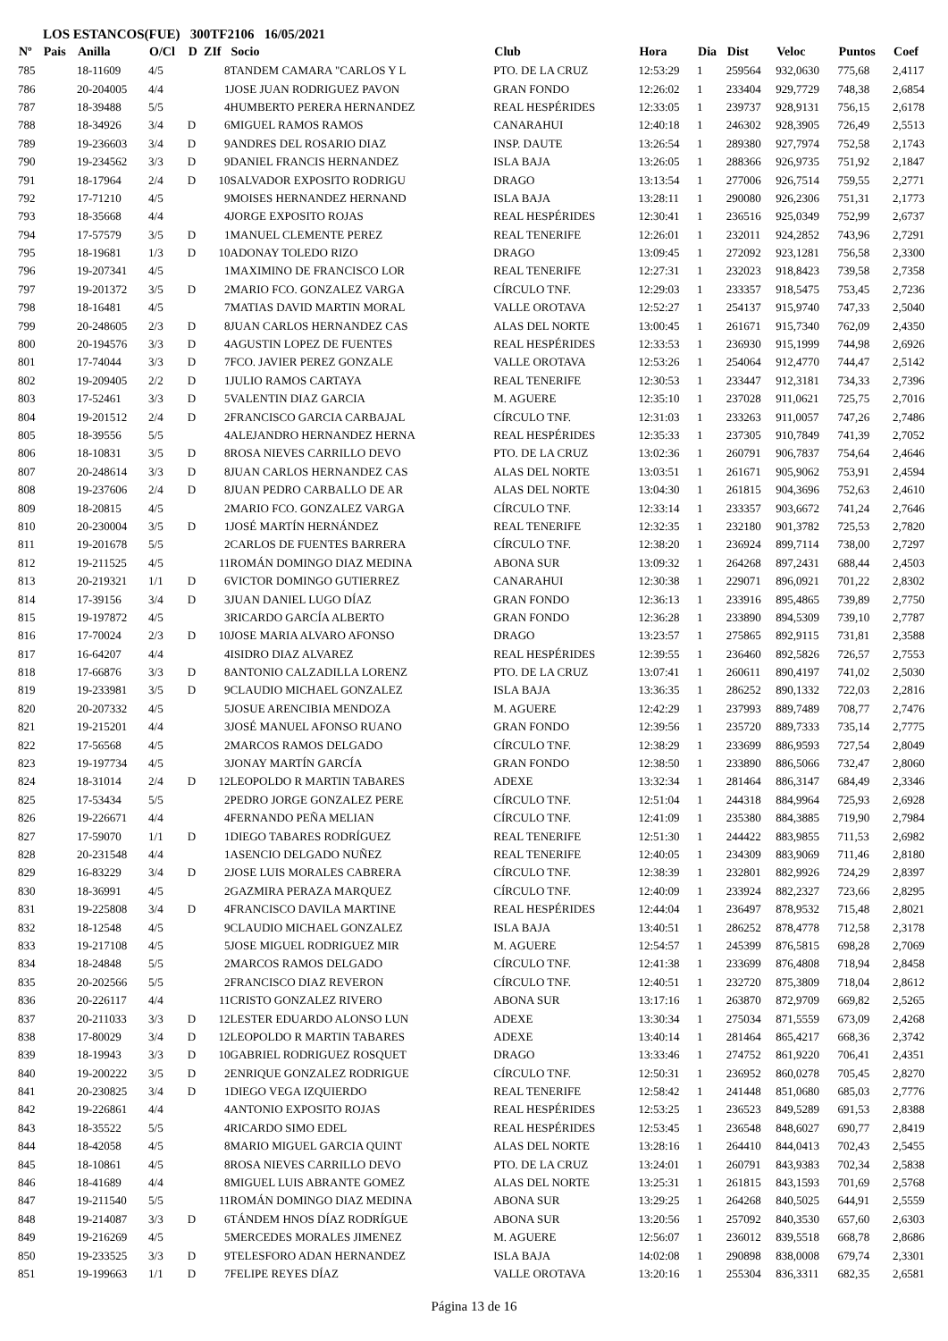LOS ESTANCOS(FUE) 300TF2106 16/05/2021
| Nº | Pais | Anilla | O/Cl | D | ZIf | Socio | Club | Hora | Dia | Dist | Veloc | Puntos | Coef |
| --- | --- | --- | --- | --- | --- | --- | --- | --- | --- | --- | --- | --- | --- |
| 785 | | 18-11609 | 4/5 | | 8 | TANDEM CAMARA "CARLOS Y L | PTO. DE LA CRUZ | 12:53:29 | 1 | 259564 | 932,0630 | 775,68 | 2,4117 |
| 786 | | 20-204005 | 4/4 | | 1 | JOSE JUAN RODRIGUEZ PAVON | GRAN FONDO | 12:26:02 | 1 | 233404 | 929,7729 | 748,38 | 2,6854 |
| 787 | | 18-39488 | 5/5 | | 4 | HUMBERTO PERERA HERNANDEZ | REAL HESPÉRIDES | 12:33:05 | 1 | 239737 | 928,9131 | 756,15 | 2,6178 |
| 788 | | 18-34926 | 3/4 | D | 6 | MIGUEL RAMOS RAMOS | CANARAHUI | 12:40:18 | 1 | 246302 | 928,3905 | 726,49 | 2,5513 |
| 789 | | 19-236603 | 3/4 | D | 9 | ANDRES DEL ROSARIO DIAZ | INSP. DAUTE | 13:26:54 | 1 | 289380 | 927,7974 | 752,58 | 2,1743 |
| 790 | | 19-234562 | 3/3 | D | 9 | DANIEL FRANCIS HERNANDEZ | ISLA BAJA | 13:26:05 | 1 | 288366 | 926,9735 | 751,92 | 2,1847 |
| 791 | | 18-17964 | 2/4 | D | 10 | SALVADOR EXPOSITO RODRIGU | DRAGO | 13:13:54 | 1 | 277006 | 926,7514 | 759,55 | 2,2771 |
| 792 | | 17-71210 | 4/5 | | 9 | MOISES HERNANDEZ HERNAND | ISLA BAJA | 13:28:11 | 1 | 290080 | 926,2306 | 751,31 | 2,1773 |
| 793 | | 18-35668 | 4/4 | | 4 | JORGE EXPOSITO ROJAS | REAL HESPÉRIDES | 12:30:41 | 1 | 236516 | 925,0349 | 752,99 | 2,6737 |
| 794 | | 17-57579 | 3/5 | D | 1 | MANUEL CLEMENTE PEREZ | REAL TENERIFE | 12:26:01 | 1 | 232011 | 924,2852 | 743,96 | 2,7291 |
| 795 | | 18-19681 | 1/3 | D | 10 | ADONAY TOLEDO RIZO | DRAGO | 13:09:45 | 1 | 272092 | 923,1281 | 756,58 | 2,3300 |
| 796 | | 19-207341 | 4/5 | | 1 | MAXIMINO DE FRANCISCO LOR | REAL TENERIFE | 12:27:31 | 1 | 232023 | 918,8423 | 739,58 | 2,7358 |
| 797 | | 19-201372 | 3/5 | D | 2 | MARIO FCO. GONZALEZ VARGA | CÍRCULO TNF. | 12:29:03 | 1 | 233357 | 918,5475 | 753,45 | 2,7236 |
| 798 | | 18-16481 | 4/5 | | 7 | MATIAS DAVID MARTIN MORAL | VALLE OROTAVA | 12:52:27 | 1 | 254137 | 915,9740 | 747,33 | 2,5040 |
| 799 | | 20-248605 | 2/3 | D | 8 | JUAN CARLOS HERNANDEZ CAS | ALAS DEL NORTE | 13:00:45 | 1 | 261671 | 915,7340 | 762,09 | 2,4350 |
| 800 | | 20-194576 | 3/3 | D | 4 | AGUSTIN LOPEZ DE FUENTES | REAL HESPÉRIDES | 12:33:53 | 1 | 236930 | 915,1999 | 744,98 | 2,6926 |
| 801 | | 17-74044 | 3/3 | D | 7 | FCO. JAVIER PEREZ GONZALE | VALLE OROTAVA | 12:53:26 | 1 | 254064 | 912,4770 | 744,47 | 2,5142 |
| 802 | | 19-209405 | 2/2 | D | 1 | JULIO RAMOS CARTAYA | REAL TENERIFE | 12:30:53 | 1 | 233447 | 912,3181 | 734,33 | 2,7396 |
| 803 | | 17-52461 | 3/3 | D | 5 | VALENTIN DIAZ GARCIA | M. AGUERE | 12:35:10 | 1 | 237028 | 911,0621 | 725,75 | 2,7016 |
| 804 | | 19-201512 | 2/4 | D | 2 | FRANCISCO GARCIA CARBAJAL | CÍRCULO TNF. | 12:31:03 | 1 | 233263 | 911,0057 | 747,26 | 2,7486 |
| 805 | | 18-39556 | 5/5 | | 4 | ALEJANDRO HERNANDEZ HERNA | REAL HESPÉRIDES | 12:35:33 | 1 | 237305 | 910,7849 | 741,39 | 2,7052 |
| 806 | | 18-10831 | 3/5 | D | 8 | ROSA NIEVES CARRILLO DEVO | PTO. DE LA CRUZ | 13:02:36 | 1 | 260791 | 906,7837 | 754,64 | 2,4646 |
| 807 | | 20-248614 | 3/3 | D | 8 | JUAN CARLOS HERNANDEZ CAS | ALAS DEL NORTE | 13:03:51 | 1 | 261671 | 905,9062 | 753,91 | 2,4594 |
| 808 | | 19-237606 | 2/4 | D | 8 | JUAN PEDRO CARBALLO DE AR | ALAS DEL NORTE | 13:04:30 | 1 | 261815 | 904,3696 | 752,63 | 2,4610 |
| 809 | | 18-20815 | 4/5 | | 2 | MARIO FCO. GONZALEZ VARGA | CÍRCULO TNF. | 12:33:14 | 1 | 233357 | 903,6672 | 741,24 | 2,7646 |
| 810 | | 20-230004 | 3/5 | D | 1 | JOSÉ MARTÍN HERNÁNDEZ | REAL TENERIFE | 12:32:35 | 1 | 232180 | 901,3782 | 725,53 | 2,7820 |
| 811 | | 19-201678 | 5/5 | | 2 | CARLOS DE FUENTES BARRERA | CÍRCULO TNF. | 12:38:20 | 1 | 236924 | 899,7114 | 738,00 | 2,7297 |
| 812 | | 19-211525 | 4/5 | | 11 | ROMÁN DOMINGO DIAZ MEDINA | ABONA SUR | 13:09:32 | 1 | 264268 | 897,2431 | 688,44 | 2,4503 |
| 813 | | 20-219321 | 1/1 | D | 6 | VICTOR DOMINGO GUTIERREZ | CANARAHUI | 12:30:38 | 1 | 229071 | 896,0921 | 701,22 | 2,8302 |
| 814 | | 17-39156 | 3/4 | D | 3 | JUAN DANIEL LUGO DÍAZ | GRAN FONDO | 12:36:13 | 1 | 233916 | 895,4865 | 739,89 | 2,7750 |
| 815 | | 19-197872 | 4/5 | | 3 | RICARDO GARCÍA ALBERTO | GRAN FONDO | 12:36:28 | 1 | 233890 | 894,5309 | 739,10 | 2,7787 |
| 816 | | 17-70024 | 2/3 | D | 10 | JOSE MARIA ALVARO AFONSO | DRAGO | 13:23:57 | 1 | 275865 | 892,9115 | 731,81 | 2,3588 |
| 817 | | 16-64207 | 4/4 | | 4 | ISIDRO DIAZ ALVAREZ | REAL HESPÉRIDES | 12:39:55 | 1 | 236460 | 892,5826 | 726,57 | 2,7553 |
| 818 | | 17-66876 | 3/3 | D | 8 | ANTONIO CALZADILLA LORENZ | PTO. DE LA CRUZ | 13:07:41 | 1 | 260611 | 890,4197 | 741,02 | 2,5030 |
| 819 | | 19-233981 | 3/5 | D | 9 | CLAUDIO MICHAEL GONZALEZ | ISLA BAJA | 13:36:35 | 1 | 286252 | 890,1332 | 722,03 | 2,2816 |
| 820 | | 20-207332 | 4/5 | | 5 | JOSUE ARENCIBIA MENDOZA | M. AGUERE | 12:42:29 | 1 | 237993 | 889,7489 | 708,77 | 2,7476 |
| 821 | | 19-215201 | 4/4 | | 3 | JOSÉ MANUEL AFONSO RUANO | GRAN FONDO | 12:39:56 | 1 | 235720 | 889,7333 | 735,14 | 2,7775 |
| 822 | | 17-56568 | 4/5 | | 2 | MARCOS RAMOS DELGADO | CÍRCULO TNF. | 12:38:29 | 1 | 233699 | 886,9593 | 727,54 | 2,8049 |
| 823 | | 19-197734 | 4/5 | | 3 | JONAY MARTÍN GARCÍA | GRAN FONDO | 12:38:50 | 1 | 233890 | 886,5066 | 732,47 | 2,8060 |
| 824 | | 18-31014 | 2/4 | D | 12 | LEOPOLDO R MARTIN TABARES | ADEXE | 13:32:34 | 1 | 281464 | 886,3147 | 684,49 | 2,3346 |
| 825 | | 17-53434 | 5/5 | | 2 | PEDRO JORGE GONZALEZ PERE | CÍRCULO TNF. | 12:51:04 | 1 | 244318 | 884,9964 | 725,93 | 2,6928 |
| 826 | | 19-226671 | 4/4 | | 4 | FERNANDO PEÑA MELIAN | CÍRCULO TNF. | 12:41:09 | 1 | 235380 | 884,3885 | 719,90 | 2,7984 |
| 827 | | 17-59070 | 1/1 | D | 1 | DIEGO TABARES RODRÍGUEZ | REAL TENERIFE | 12:51:30 | 1 | 244422 | 883,9855 | 711,53 | 2,6982 |
| 828 | | 20-231548 | 4/4 | | 1 | ASENCIO DELGADO NUÑEZ | REAL TENERIFE | 12:40:05 | 1 | 234309 | 883,9069 | 711,46 | 2,8180 |
| 829 | | 16-83229 | 3/4 | D | 2 | JOSE LUIS MORALES CABRERA | CÍRCULO TNF. | 12:38:39 | 1 | 232801 | 882,9926 | 724,29 | 2,8397 |
| 830 | | 18-36991 | 4/5 | | 2 | GAZMIRA PERAZA MARQUEZ | CÍRCULO TNF. | 12:40:09 | 1 | 233924 | 882,2327 | 723,66 | 2,8295 |
| 831 | | 19-225808 | 3/4 | D | 4 | FRANCISCO DAVILA MARTINE | REAL HESPÉRIDES | 12:44:04 | 1 | 236497 | 878,9532 | 715,48 | 2,8021 |
| 832 | | 18-12548 | 4/5 | | 9 | CLAUDIO MICHAEL GONZALEZ | ISLA BAJA | 13:40:51 | 1 | 286252 | 878,4778 | 712,58 | 2,3178 |
| 833 | | 19-217108 | 4/5 | | 5 | JOSE MIGUEL RODRIGUEZ MIR | M. AGUERE | 12:54:57 | 1 | 245399 | 876,5815 | 698,28 | 2,7069 |
| 834 | | 18-24848 | 5/5 | | 2 | MARCOS RAMOS DELGADO | CÍRCULO TNF. | 12:41:38 | 1 | 233699 | 876,4808 | 718,94 | 2,8458 |
| 835 | | 20-202566 | 5/5 | | 2 | FRANCISCO DIAZ REVERON | CÍRCULO TNF. | 12:40:51 | 1 | 232720 | 875,3809 | 718,04 | 2,8612 |
| 836 | | 20-226117 | 4/4 | | 11 | CRISTO GONZALEZ RIVERO | ABONA SUR | 13:17:16 | 1 | 263870 | 872,9709 | 669,82 | 2,5265 |
| 837 | | 20-211033 | 3/3 | D | 12 | LESTER EDUARDO ALONSO LUN | ADEXE | 13:30:34 | 1 | 275034 | 871,5559 | 673,09 | 2,4268 |
| 838 | | 17-80029 | 3/4 | D | 12 | LEOPOLDO R MARTIN TABARES | ADEXE | 13:40:14 | 1 | 281464 | 865,4217 | 668,36 | 2,3742 |
| 839 | | 18-19943 | 3/3 | D | 10 | GABRIEL RODRIGUEZ ROSQUET | DRAGO | 13:33:46 | 1 | 274752 | 861,9220 | 706,41 | 2,4351 |
| 840 | | 19-200222 | 3/5 | D | 2 | ENRIQUE GONZALEZ RODRIGUE | CÍRCULO TNF. | 12:50:31 | 1 | 236952 | 860,0278 | 705,45 | 2,8270 |
| 841 | | 20-230825 | 3/4 | D | 1 | DIEGO VEGA IZQUIERDO | REAL TENERIFE | 12:58:42 | 1 | 241448 | 851,0680 | 685,03 | 2,7776 |
| 842 | | 19-226861 | 4/4 | | 4 | ANTONIO EXPOSITO ROJAS | REAL HESPÉRIDES | 12:53:25 | 1 | 236523 | 849,5289 | 691,53 | 2,8388 |
| 843 | | 18-35522 | 5/5 | | 4 | RICARDO SIMO EDEL | REAL HESPÉRIDES | 12:53:45 | 1 | 236548 | 848,6027 | 690,77 | 2,8419 |
| 844 | | 18-42058 | 4/5 | | 8 | MARIO MIGUEL GARCIA QUINT | ALAS DEL NORTE | 13:28:16 | 1 | 264410 | 844,0413 | 702,43 | 2,5455 |
| 845 | | 18-10861 | 4/5 | | 8 | ROSA NIEVES CARRILLO DEVO | PTO. DE LA CRUZ | 13:24:01 | 1 | 260791 | 843,9383 | 702,34 | 2,5838 |
| 846 | | 18-41689 | 4/4 | | 8 | MIGUEL LUIS ABRANTE GOMEZ | ALAS DEL NORTE | 13:25:31 | 1 | 261815 | 843,1593 | 701,69 | 2,5768 |
| 847 | | 19-211540 | 5/5 | | 11 | ROMÁN DOMINGO DIAZ MEDINA | ABONA SUR | 13:29:25 | 1 | 264268 | 840,5025 | 644,91 | 2,5559 |
| 848 | | 19-214087 | 3/3 | D | 6 | TÁNDEM HNOS DÍAZ RODRÍGUE | ABONA SUR | 13:20:56 | 1 | 257092 | 840,3530 | 657,60 | 2,6303 |
| 849 | | 19-216269 | 4/5 | | 5 | MERCEDES MORALES JIMENEZ | M. AGUERE | 12:56:07 | 1 | 236012 | 839,5518 | 668,78 | 2,8686 |
| 850 | | 19-233525 | 3/3 | D | 9 | TELESFORO ADAN HERNANDEZ | ISLA BAJA | 14:02:08 | 1 | 290898 | 838,0008 | 679,74 | 2,3301 |
| 851 | | 19-199663 | 1/1 | D | 7 | FELIPE REYES DÍAZ | VALLE OROTAVA | 13:20:16 | 1 | 255304 | 836,3311 | 682,35 | 2,6581 |
Página 13 de 16